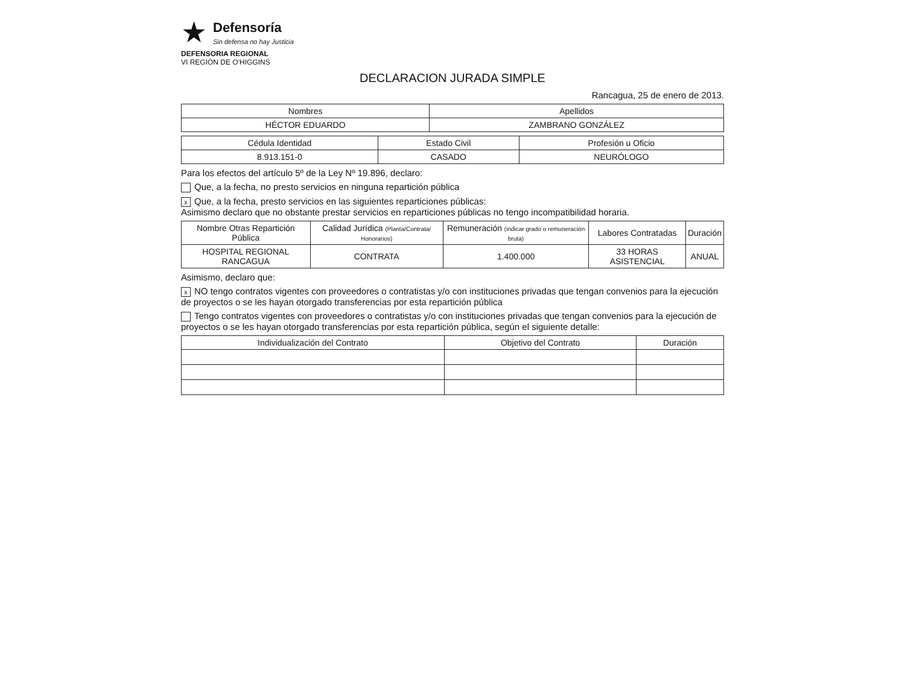★
Defensoría
Sin defensa no hay Justicia
DEFENSORIA REGIONAL
VI REGIÓN DE O'HIGGINS
DECLARACION JURADA SIMPLE
Rancagua, 25 de enero de 2013.
| Nombres | Apellidos |
| --- | --- |
| HÉCTOR EDUARDO | ZAMBRANO GONZÁLEZ |
| Cédula Identidad | Estado Civil | Profesión u Oficio |
| --- | --- | --- |
| 8.913.151-0 | CASADO | NEURÓLOGO |
Para los efectos del artículo 5º de la Ley Nº 19.896, declaro:
Que, a la fecha, no presto servicios en ninguna repartición pública
x Que, a la fecha, presto servicios en las siguientes reparticiones públicas:
Asimismo declaro que no obstante prestar servicios en reparticiones públicas no tengo incompatibilidad horaria.
| Nombre Otras Repartición Pública | Calidad Jurídica (Planta/Contrata/ Honorarios) | Remuneración (indicar grado o remuneración bruta) | Labores Contratadas | Duración |
| --- | --- | --- | --- | --- |
| HOSPITAL REGIONAL RANCAGUA | CONTRATA | 1.400.000 | 33 HORAS ASISTENCIAL | ANUAL |
Asimismo, declaro que:
x NO tengo contratos vigentes con proveedores o contratistas y/o con instituciones privadas que tengan convenios para la ejecución de proyectos o se les hayan otorgado transferencias por esta repartición pública
Tengo contratos vigentes con proveedores o contratistas y/o con instituciones privadas que tengan convenios para la ejecución de proyectos o se les hayan otorgado transferencias por esta repartición pública, según el siguiente detalle:
| Individualización del Contrato | Objetivo del Contrato | Duración |
| --- | --- | --- |